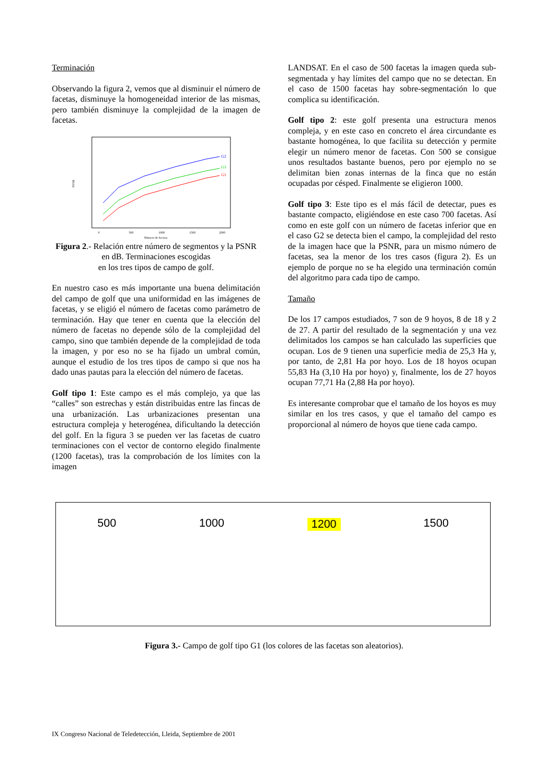Terminación
Observando la figura 2, vemos que al disminuir el número de facetas, disminuye la homogeneidad interior de las mismas, pero también disminuye la complejidad de la imagen de facetas.
G2
G3
G1
PSNR
0
500
1000
1500
2000
Número de facetas
Figura 2.- Relación entre número de segmentos y la PSNR en dB. Terminaciones escogidas
en los tres tipos de campo de golf.
En nuestro caso es más importante una buena delimitación del campo de golf que una uniformidad en las imágenes de facetas, y se eligió el número de facetas como parámetro de terminación. Hay que tener en cuenta que la elección del número de facetas no depende sólo de la complejidad del campo, sino que también depende de la complejidad de toda la imagen, y por eso no se ha fijado un umbral común, aunque el estudio de los tres tipos de campo si que nos ha dado unas pautas para la elección del número de facetas.
Golf tipo 1: Este campo es el más complejo, ya que las “calles” son estrechas y están distribuidas entre las fincas de una urbanización. Las urbanizaciones presentan una estructura compleja y heterogénea, dificultando la detección del golf. En la figura 3 se pueden ver las facetas de cuatro terminaciones con el vector de contorno elegido finalmente (1200 facetas), tras la comprobación de los límites con la imagen
LANDSAT. En el caso de 500 facetas la imagen queda sub-segmentada y hay límites del campo que no se detectan. En el caso de 1500 facetas hay sobre-segmentación lo que complica su identificación.
Golf tipo 2: este golf presenta una estructura menos compleja, y en este caso en concreto el área circundante es bastante homogénea, lo que facilita su detección y permite elegir un número menor de facetas. Con 500 se consigue unos resultados bastante buenos, pero por ejemplo no se delimitan bien zonas internas de la finca que no están ocupadas por césped. Finalmente se eligieron 1000.
Golf tipo 3: Este tipo es el más fácil de detectar, pues es bastante compacto, eligiéndose en este caso 700 facetas. Así como en este golf con un número de facetas inferior que en el caso G2 se detecta bien el campo, la complejidad del resto de la imagen hace que la PSNR, para un mismo número de facetas, sea la menor de los tres casos (figura 2). Es un ejemplo de porque no se ha elegido una terminación común del algoritmo para cada tipo de campo.
Tamaño
De los 17 campos estudiados, 7 son de 9 hoyos, 8 de 18 y 2 de 27. A partir del resultado de la segmentación y una vez delimitados los campos se han calculado las superficies que ocupan. Los de 9 tienen una superficie media de 25,3 Ha y, por tanto, de 2,81 Ha por hoyo. Los de 18 hoyos ocupan 55,83 Ha (3,10 Ha por hoyo) y, finalmente, los de 27 hoyos ocupan 77,71 Ha (2,88 Ha por hoyo).
Es interesante comprobar que el tamaño de los hoyos es muy similar en los tres casos, y que el tamaño del campo es proporcional al número de hoyos que tiene cada campo.
500 1000 1200 1500
Figura 3.- Campo de golf tipo G1 (los colores de las facetas son aleatorios).
IX Congreso Nacional de Teledetección, Lleida, Septiembre de 2001